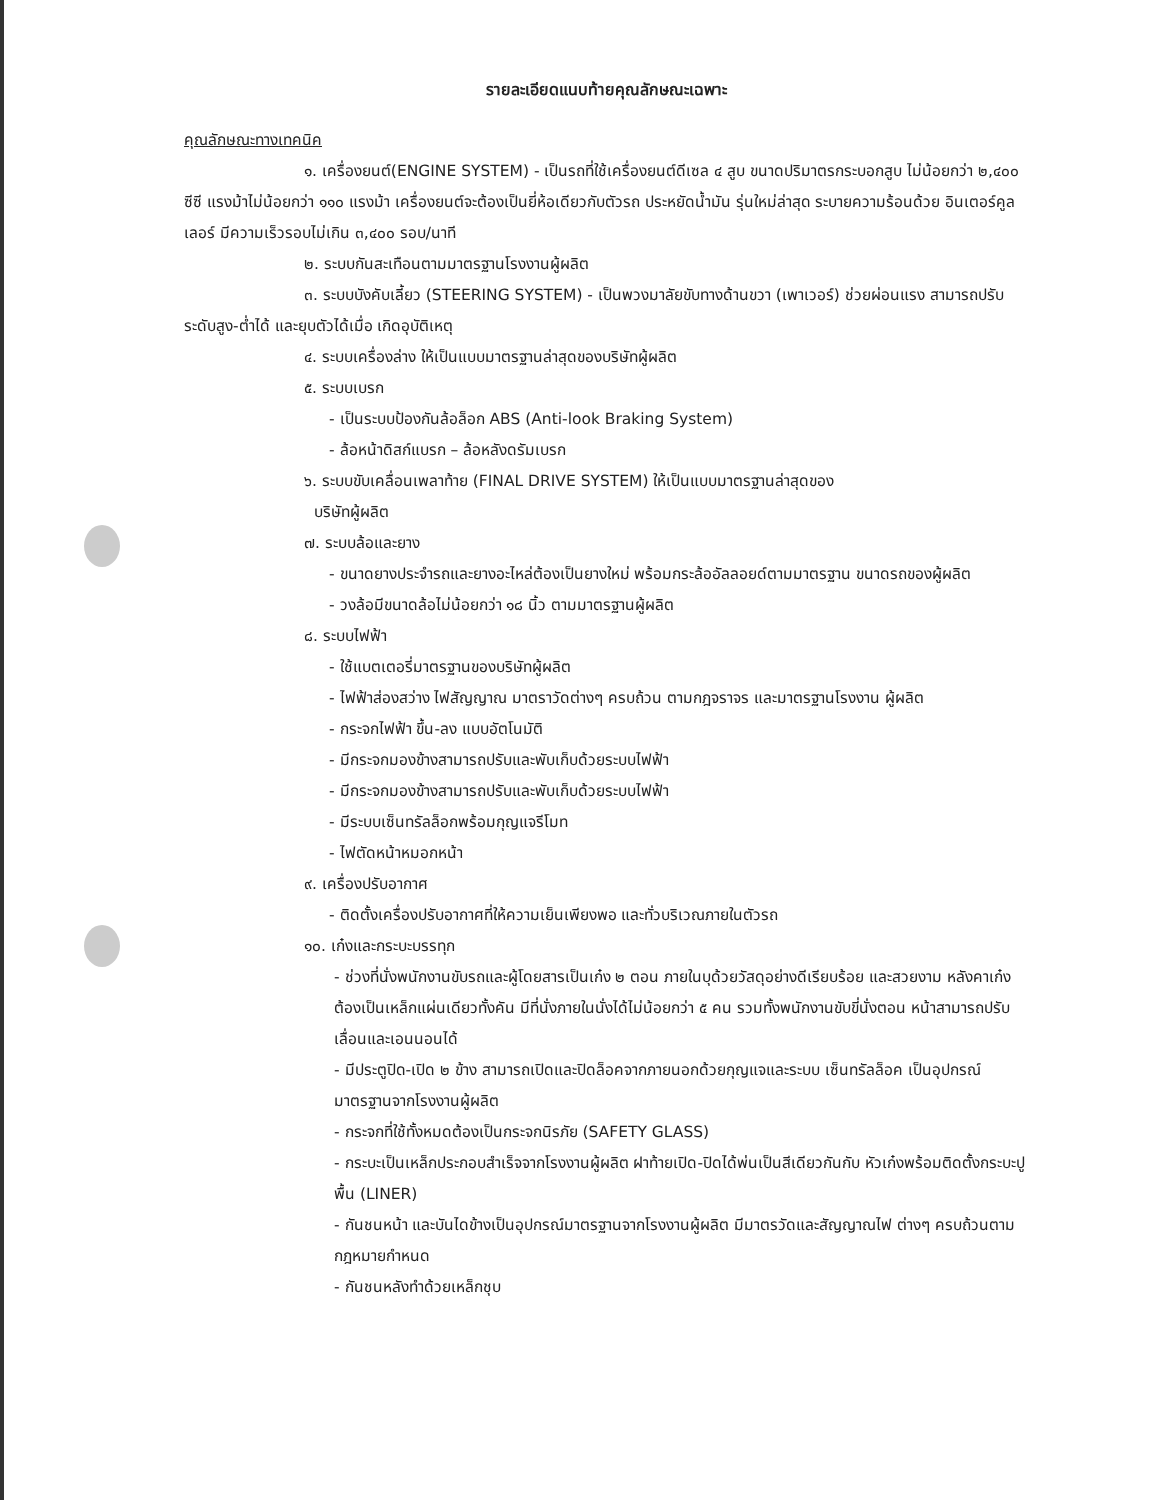รายละเอียดแนบท้ายคุณลักษณะเฉพาะ
คุณลักษณะทางเทคนิค
๑. เครื่องยนต์(ENGINE SYSTEM) - เป็นรถที่ใช้เครื่องยนต์ดีเซล ๔ สูบ ขนาดปริมาตรกระบอกสูบ ไม่น้อยกว่า ๒,๔๐๐ ซีซี แรงม้าไม่น้อยกว่า ๑๑๐ แรงม้า เครื่องยนต์จะต้องเป็นยี่ห้อเดียวกับตัวรถ ประหยัดน้ำมัน รุ่นใหม่ล่าสุด ระบายความร้อนด้วย อินเตอร์คูลเลอร์ มีความเร็วรอบไม่เกิน ๓,๔๐๐ รอบ/นาที
๒. ระบบกันสะเทือนตามมาตรฐานโรงงานผู้ผลิต
๓. ระบบบังคับเลี้ยว (STEERING SYSTEM) - เป็นพวงมาลัยขับทางด้านขวา (เพาเวอร์) ช่วยผ่อนแรง สามารถปรับระดับสูง-ต่ำได้ และยุบตัวได้เมื่อ เกิดอุบัติเหตุ
๔. ระบบเครื่องล่าง ให้เป็นแบบมาตรฐานล่าสุดของบริษัทผู้ผลิต
๕. ระบบเบรก
- เป็นระบบป้องกันล้อล็อก ABS (Anti-look Braking System)
- ล้อหน้าดิสก์แบรก – ล้อหลังดรัมเบรก
๖. ระบบขับเคลื่อนเพลาท้าย (FINAL DRIVE SYSTEM) ให้เป็นแบบมาตรฐานล่าสุดของ
บริษัทผู้ผลิต
๗. ระบบล้อและยาง
- ขนาดยางประจำรถและยางอะไหล่ต้องเป็นยางใหม่ พร้อมกระล้ออัลลอยด์ตามมาตรฐาน ขนาดรถของผู้ผลิต
- วงล้อมีขนาดล้อไม่น้อยกว่า ๑๘ นิ้ว ตามมาตรฐานผู้ผลิต
๘. ระบบไฟฟ้า
- ใช้แบตเตอรี่มาตรฐานของบริษัทผู้ผลิต
- ไฟฟ้าส่องสว่าง ไฟสัญญาณ มาตราวัดต่างๆ ครบถ้วน ตามกฎจราจร และมาตรฐานโรงงาน ผู้ผลิต
- กระจกไฟฟ้า ขึ้น-ลง แบบอัตโนมัติ
- มีกระจกมองข้างสามารถปรับและพับเก็บด้วยระบบไฟฟ้า
- มีกระจกมองข้างสามารถปรับและพับเก็บด้วยระบบไฟฟ้า
- มีระบบเซ็นทรัลล็อกพร้อมกุญแจรีโมท
- ไฟตัดหน้าหมอกหน้า
๙. เครื่องปรับอากาศ
- ติดตั้งเครื่องปรับอากาศที่ให้ความเย็นเพียงพอ และทั่วบริเวณภายในตัวรถ
๑๐. เก๋งและกระบะบรรทุก
- ช่วงที่นั่งพนักงานขับรถและผู้โดยสารเป็นเก๋ง ๒ ตอน ภายในบุด้วยวัสดุอย่างดีเรียบร้อย และสวยงาม หลังคาเก๋งต้องเป็นเหล็กแผ่นเดียวทั้งคัน มีที่นั่งภายในนั่งได้ไม่น้อยกว่า ๕ คน รวมทั้งพนักงานขับขี่นั่งตอน หน้าสามารถปรับเลื่อนและเอนนอนได้
- มีประตูปิด-เปิด ๒ ข้าง สามารถเปิดและปิดล็อคจากภายนอกด้วยกุญแจและระบบ เซ็นทรัลล็อค เป็นอุปกรณ์ มาตรฐานจากโรงงานผู้ผลิต
- กระจกที่ใช้ทั้งหมดต้องเป็นกระจกนิรภัย (SAFETY GLASS)
- กระบะเป็นเหล็กประกอบสำเร็จจากโรงงานผู้ผลิต ฝาท้ายเปิด-ปิดได้พ่นเป็นสีเดียวกันกับ หัวเก๋งพร้อมติดตั้งกระบะปูพื้น (LINER)
- กันชนหน้า และบันไดข้างเป็นอุปกรณ์มาตรฐานจากโรงงานผู้ผลิต มีมาตรวัดและสัญญาณไฟ ต่างๆ ครบถ้วนตามกฎหมายกำหนด
- กันชนหลังทำด้วยเหล็กชุบ